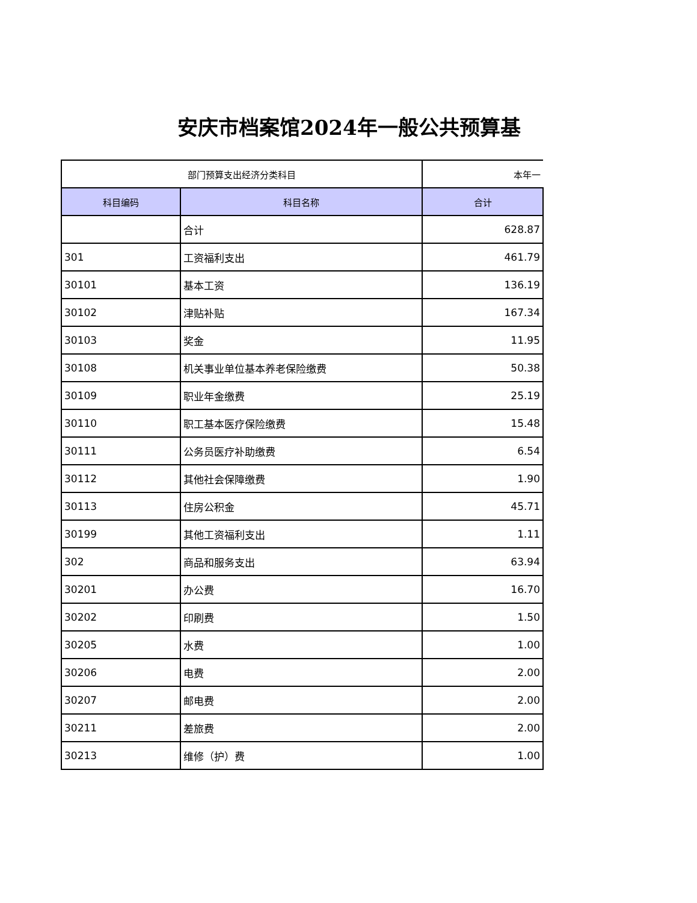安庆市档案馆2024年一般公共预算基
| 部门预算支出经济分类科目 | | 本年一 |
| --- | --- | --- |
| 科目编码 | 科目名称 | 合计 |
| | 合计 | 628.87 |
| 301 | 工资福利支出 | 461.79 |
| 30101 | 基本工资 | 136.19 |
| 30102 | 津贴补贴 | 167.34 |
| 30103 | 奖金 | 11.95 |
| 30108 | 机关事业单位基本养老保险缴费 | 50.38 |
| 30109 | 职业年金缴费 | 25.19 |
| 30110 | 职工基本医疗保险缴费 | 15.48 |
| 30111 | 公务员医疗补助缴费 | 6.54 |
| 30112 | 其他社会保障缴费 | 1.90 |
| 30113 | 住房公积金 | 45.71 |
| 30199 | 其他工资福利支出 | 1.11 |
| 302 | 商品和服务支出 | 63.94 |
| 30201 | 办公费 | 16.70 |
| 30202 | 印刷费 | 1.50 |
| 30205 | 水费 | 1.00 |
| 30206 | 电费 | 2.00 |
| 30207 | 邮电费 | 2.00 |
| 30211 | 差旅费 | 2.00 |
| 30213 | 维修（护）费 | 1.00 |